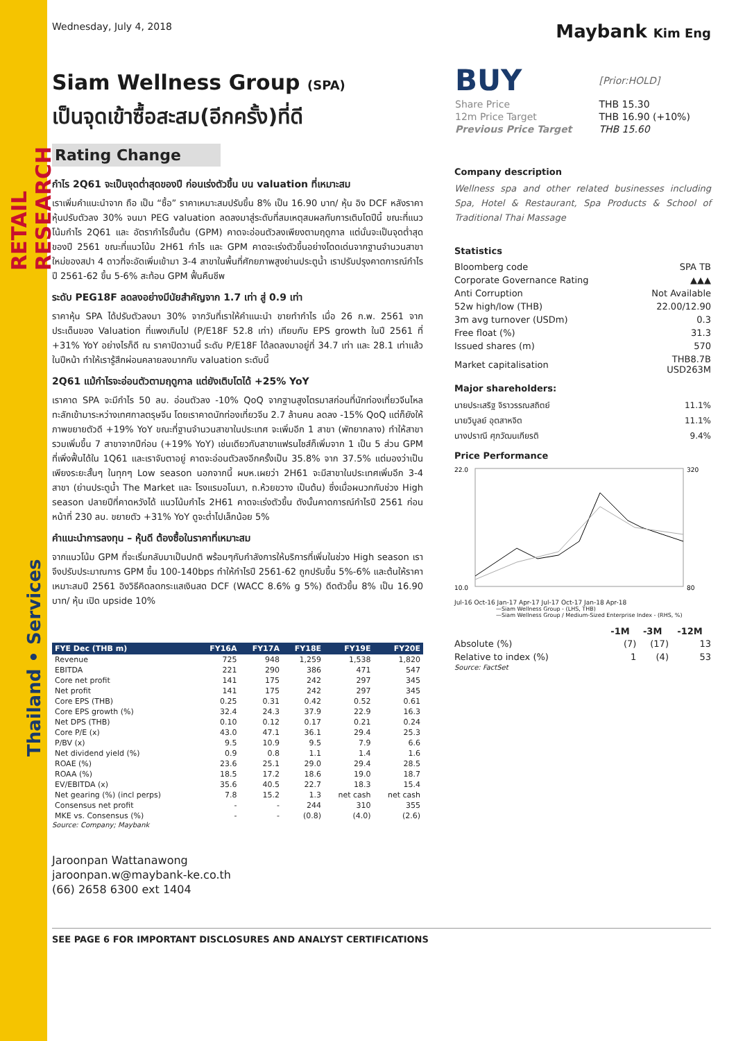RETAIL RESEARCH
Thailand • Services
Wednesday, July 4, 2018
Siam Wellness Group (SPA)
เป็นจุดเข้าซื้อสะสม(อีกครั้ง)ที่ดี
Rating Change
กำไร 2Q61 จะเป็นจุดต่ำสุดของปี ก่อนเร่งตัวขึ้น บน valuation ที่เหมาะสม
เราเพิ่มคำแนะนำจาก ถือ เป็น “ซื้อ” ราคาเหมาะสมปรับขึ้น 8% เป็น 16.90 บาท/ หุ้น อิง DCF หลังราคาหุ้นปรับตัวลง 30% จนมา PEG valuation ลดลงมาสู่ระดับที่สมเหตุสมผลกับการเติบโตปีนี้ ขณะที่แนวโน้มกำไร 2Q61 และ อัตรากำไรขั้นต้น (GPM) คาดจะอ่อนตัวลงเพียงตามฤดูกาล แต่นั่นจะเป็นจุดต่ำสุดของปี 2561 ขณะที่แนวโน้ม 2H61 กำไร และ GPM คาดจะเร่งตัวขึ้นอย่างโดดเด่นจากฐานจำนวนสาขาใหม่ของสปา 4 ดาวที่จะอัดเพิ่มเข้ามา 3-4 สาขาในพื้นที่ศักยภาพสูงย่านประตูน้ำ เราปรับปรุงคาดการณ์กำไรปี 2561-62 ขึ้น 5-6% สะท้อน GPM ฟื้นคืนชีพ
ระดับ PEG18F ลดลงอย่างมีนัยสำคัญจาก 1.7 เท่า สู่ 0.9 เท่า
ราคาหุ้น SPA ได้ปรับตัวลงมา 30% จากวันที่เราให้คำแนะนำ ขายทำกำไร เมื่อ 26 ก.พ. 2561 จากประเด็นของ Valuation ที่แพงเกินไป (P/E18F 52.8 เท่า) เทียบกับ EPS growth ในปี 2561 ที่ +31% YoY อย่างไรก็ดี ณ ราคาปิดวานนี้ ระดับ P/E18F ได้ลดลงมาอยู่ที่ 34.7 เท่า และ 28.1 เท่าแล้วในปีหน้า ทำให้เรารู้สึกผ่อนคลายลงมากกับ valuation ระดับนี้
2Q61 แม้กำไรจะอ่อนตัวตามฤดูกาล แต่ยังเติบโตได้ +25% YoY
เราคาด SPA จะมีกำไร 50 ลบ. อ่อนตัวลง -10% QoQ จากฐานสูงไตรมาสก่อนที่นักท่องเที่ยวจีนไหลทะลักเข้ามาระหว่างเทศกาลตรุษจีน โดยเราคาดนักท่องเที่ยวจีน 2.7 ล้านคน ลดลง -15% QoQ แต่ก็ยังให้ภาพขยายตัวดี +19% YoY ขณะที่ฐานจำนวนสาขาในประเทศ จะเพิ่มอีก 1 สาขา (พัทยากลาง) ทำให้สาขารวมเพิ่มขึ้น 7 สาขาจากปีก่อน (+19% YoY) เช่นเดียวกับสาขาแฟรนไชส์ก็เพิ่มจาก 1 เป็น 5 ส่วน GPM ที่เพิ่งฟื้นได้ใน 1Q61 และเราจับตาอยู่ คาดจะอ่อนตัวลงอีกครั้งเป็น 35.8% จาก 37.5% แต่มองว่าเป็นเพียงระยะสั้นๆ ในทุกๆ Low season นอกจากนี้ ผบห.เผยว่า 2H61 จะมีสาขาในประเทศเพิ่มอีก 3-4 สาขา (ย่านประตูน้ำ The Market และ โรงแรมอโนมา, ถ.ห้วยขวาง เป็นต้น) ซึ่งเมื่อผนวกกับช่วง High season ปลายปีที่คาดหวังได้ แนวโน้มกำไร 2H61 คาดจะเร่งตัวขึ้น ดังนั้นคาดการณ์กำไรปี 2561 ก่อนหน้าที่ 230 ลบ. ขยายตัว +31% YoY ดูจะต่ำไปเล็กน้อย 5%
คำแนะนำการลงทุน – หุ้นดี ต้องซื้อในราคาที่เหมาะสม
จากแนวโน้ม GPM ที่จะเริ่มกลับมาเป็นปกติ พร้อมๆกับกำลังการให้บริการที่เพิ่มในช่วง High season เราจึงปรับประมาณการ GPM ขึ้น 100-140bps ทำให้กำไรปี 2561-62 ถูกปรับขึ้น 5%-6% และต้นให้ราคาเหมาะสมปี 2561 อิงวิธีคิดลดกระแสเงินสด DCF (WACC 8.6% g 5%) ดีดตัวขึ้น 8% เป็น 16.90 บาท/ หุ้น เปิด upside 10%
| FYE Dec (THB m) | FY16A | FY17A | FY18E | FY19E | FY20E |
| --- | --- | --- | --- | --- | --- |
| Revenue | 725 | 948 | 1,259 | 1,538 | 1,820 |
| EBITDA | 221 | 290 | 386 | 471 | 547 |
| Core net profit | 141 | 175 | 242 | 297 | 345 |
| Net profit | 141 | 175 | 242 | 297 | 345 |
| Core EPS (THB) | 0.25 | 0.31 | 0.42 | 0.52 | 0.61 |
| Core EPS growth (%) | 32.4 | 24.3 | 37.9 | 22.9 | 16.3 |
| Net DPS (THB) | 0.10 | 0.12 | 0.17 | 0.21 | 0.24 |
| Core P/E (x) | 43.0 | 47.1 | 36.1 | 29.4 | 25.3 |
| P/BV (x) | 9.5 | 10.9 | 9.5 | 7.9 | 6.6 |
| Net dividend yield (%) | 0.9 | 0.8 | 1.1 | 1.4 | 1.6 |
| ROAE (%) | 23.6 | 25.1 | 29.0 | 29.4 | 28.5 |
| ROAA (%) | 18.5 | 17.2 | 18.6 | 19.0 | 18.7 |
| EV/EBITDA (x) | 35.6 | 40.5 | 22.7 | 18.3 | 15.4 |
| Net gearing (%) (incl perps) | 7.8 | 15.2 | 1.3 | net cash | net cash |
| Consensus net profit | - | - | 244 | 310 | 355 |
| MKE vs. Consensus (%) | - | - | (0.8) | (4.0) | (2.6) |
Source: Company; Maybank
Jaroonpan Wattanawong
jaroonpan.w@maybank-ke.co.th
(66) 2658 6300 ext 1404
SEE PAGE 6 FOR IMPORTANT DISCLOSURES AND ANALYST CERTIFICATIONS
Maybank Kim Eng
| BUY | [Prior:HOLD] |
| Share Price | THB 15.30 |
| 12m Price Target | THB 16.90 (+10%) |
| Previous Price Target | THB 15.60 |
Company description
Wellness spa and other related businesses including Spa, Hotel & Restaurant, Spa Products & School of Traditional Thai Massage
Statistics
| Bloomberg code | SPA TB |
| Corporate Governance Rating | ▲▲▲ |
| Anti Corruption | Not Available |
| 52w high/low (THB) | 22.00/12.90 |
| 3m avg turnover (USDm) | 0.3 |
| Free float (%) | 31.3 |
| Issued shares (m) | 570 |
| Market capitalisation | THB8.7B USD263M |
Major shareholders:
| นายประเสริฐ จิราวรรณสถิตย์ | 11.1% |
| นายวิบูลย์ อุตสาหจิต | 11.1% |
| นางปราณี ศุภวัฒนเกียรติ | 9.4% |
Price Performance
22.0
10.0
320
80
Jul-16 Oct-16 Jan-17 Apr-17 Jul-17 Oct-17 Jan-18 Apr-18
—Siam Wellness Group - (LHS, THB)
—Siam Wellness Group / Medium-Sized Enterprise Index - (RHS, %)
| | -1M | -3M | -12M |
| --- | --- | --- | --- |
| Absolute (%) | (7) | (17) | 13 |
| Relative to index (%) | 1 | (4) | 53 |
Source: FactSet